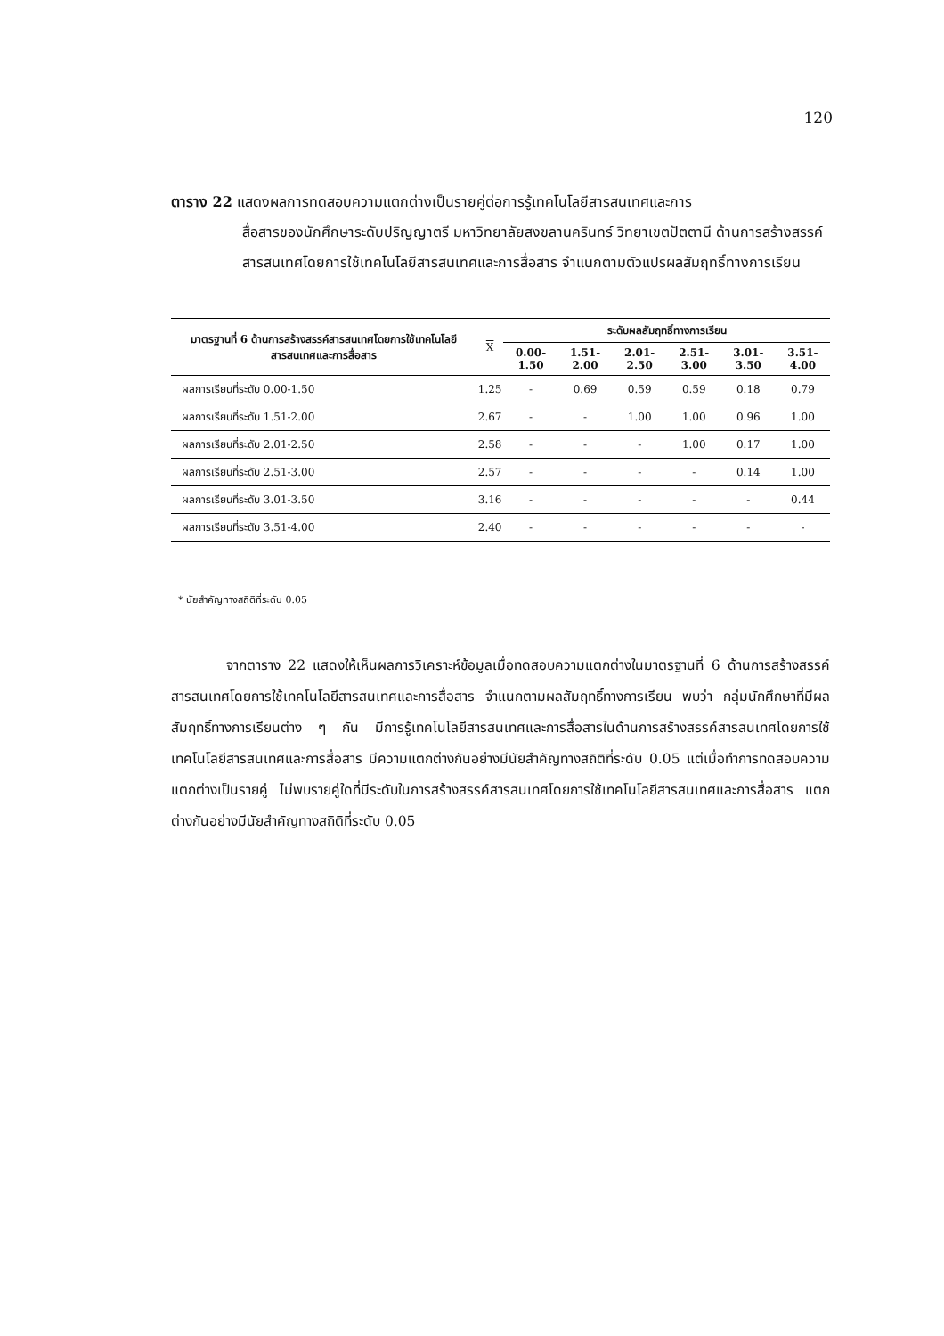120
ตาราง 22 แสดงผลการทดสอบความแตกต่างเป็นรายคู่ต่อการรู้เทคโนโลยีสารสนเทศและการ
สื่อสารของนักศึกษาระดับปริญญาตรี มหาวิทยาลัยสงขลานครินทร์ วิทยาเขตปัตตานี ด้านการสร้างสรรค์สารสนเทศโดยการใช้เทคโนโลยีสารสนเทศและการสื่อสาร จำแนกตามตัวแปรผลสัมฤทธิ์ทางการเรียน
| มาตรฐานที่ 6 ด้านการสร้างสรรค์สารสนเทศโดยการใช้เทคโนโลยีสารสนเทศและการสื่อสาร | X | ระดับผลสัมฤทธิ์ทางการเรียน | | | | | |
| --- | --- | --- | --- | --- | --- | --- | --- |
| | | 0.00-1.50 | 1.51-2.00 | 2.01-2.50 | 2.51-3.00 | 3.01-3.50 | 3.51-4.00 |
| ผลการเรียนที่ระดับ 0.00-1.50 | 1.25 | - | 0.69 | 0.59 | 0.59 | 0.18 | 0.79 |
| ผลการเรียนที่ระดับ 1.51-2.00 | 2.67 | - | - | 1.00 | 1.00 | 0.96 | 1.00 |
| ผลการเรียนที่ระดับ 2.01-2.50 | 2.58 | - | - | - | 1.00 | 0.17 | 1.00 |
| ผลการเรียนที่ระดับ 2.51-3.00 | 2.57 | - | - | - | - | 0.14 | 1.00 |
| ผลการเรียนที่ระดับ 3.01-3.50 | 3.16 | - | - | - | - | - | 0.44 |
| ผลการเรียนที่ระดับ 3.51-4.00 | 2.40 | - | - | - | - | - | - |
* นัยสำคัญทางสถิติที่ระดับ 0.05
    จากตาราง 22 แสดงให้เห็นผลการวิเคราะห์ข้อมูลเมื่อทดสอบความแตกต่างในมาตรฐานที่ 6 ด้านการสร้างสรรค์สารสนเทศโดยการใช้เทคโนโลยีสารสนเทศและการสื่อสาร จำแนกตามผลสัมฤทธิ์ทางการเรียน พบว่า กลุ่มนักศึกษาที่มีผลสัมฤทธิ์ทางการเรียนต่าง ๆ กัน มีการรู้เทคโนโลยีสารสนเทศและการสื่อสารในด้านการสร้างสรรค์สารสนเทศโดยการใช้เทคโนโลยีสารสนเทศและการสื่อสาร มีความแตกต่างกันอย่างมีนัยสำคัญทางสถิติที่ระดับ 0.05 แต่เมื่อทำการทดสอบความแตกต่างเป็นรายคู่ ไม่พบรายคู่ใดที่มีระดับในการสร้างสรรค์สารสนเทศโดยการใช้เทคโนโลยีสารสนเทศและการสื่อสาร แตกต่างกันอย่างมีนัยสำคัญทางสถิติที่ระดับ 0.05